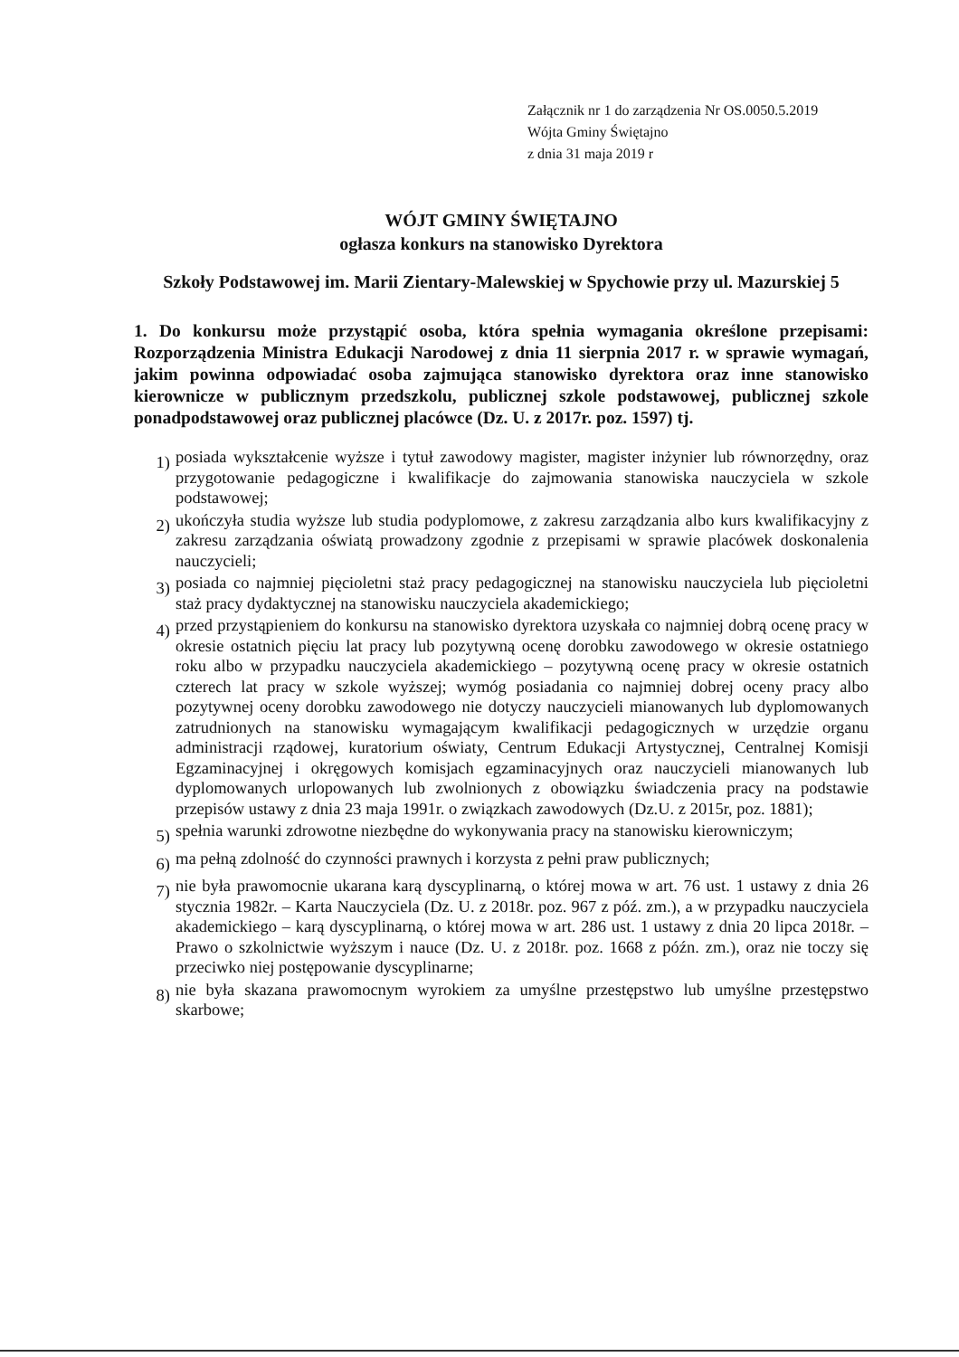Załącznik nr 1 do zarządzenia Nr OS.0050.5.2019
Wójta Gminy Świętajno
z dnia 31 maja 2019 r
WÓJT GMINY ŚWIĘTAJNO
ogłasza konkurs na stanowisko Dyrektora
Szkoły Podstawowej im. Marii Zientary-Malewskiej w Spychowie przy ul. Mazurskiej 5
1. Do konkursu może przystąpić osoba, która spełnia wymagania określone przepisami: Rozporządzenia Ministra Edukacji Narodowej z dnia 11 sierpnia 2017 r. w sprawie wymagań, jakim powinna odpowiadać osoba zajmująca stanowisko dyrektora oraz inne stanowisko kierownicze w publicznym przedszkolu, publicznej szkole podstawowej, publicznej szkole ponadpodstawowej oraz publicznej placówce (Dz. U. z 2017r. poz. 1597) tj.
1) posiada wykształcenie wyższe i tytuł zawodowy magister, magister inżynier lub równorzędny, oraz przygotowanie pedagogiczne i kwalifikacje do zajmowania stanowiska nauczyciela w szkole podstawowej;
2) ukończyła studia wyższe lub studia podyplomowe, z zakresu zarządzania albo kurs kwalifikacyjny z zakresu zarządzania oświatą prowadzony zgodnie z przepisami w sprawie placówek doskonalenia nauczycieli;
3) posiada co najmniej pięcioletni staż pracy pedagogicznej na stanowisku nauczyciela lub pięcioletni staż pracy dydaktycznej na stanowisku nauczyciela akademickiego;
4) przed przystąpieniem do konkursu na stanowisko dyrektora uzyskała co najmniej dobrą ocenę pracy w okresie ostatnich pięciu lat pracy lub pozytywną ocenę dorobku zawodowego w okresie ostatniego roku albo w przypadku nauczyciela akademickiego – pozytywną ocenę pracy w okresie ostatnich czterech lat pracy w szkole wyższej; wymóg posiadania co najmniej dobrej oceny pracy albo pozytywnej oceny dorobku zawodowego nie dotyczy nauczycieli mianowanych lub dyplomowanych zatrudnionych na stanowisku wymagającym kwalifikacji pedagogicznych w urzędzie organu administracji rządowej, kuratorium oświaty, Centrum Edukacji Artystycznej, Centralnej Komisji Egzaminacyjnej i okręgowych komisjach egzaminacyjnych oraz nauczycieli mianowanych lub dyplomowanych urlopowanych lub zwolnionych z obowiązku świadczenia pracy na podstawie przepisów ustawy z dnia 23 maja 1991r. o związkach zawodowych (Dz.U. z 2015r, poz. 1881);
5) spełnia warunki zdrowotne niezbędne do wykonywania pracy na stanowisku kierowniczym;
6) ma pełną zdolność do czynności prawnych i korzysta z pełni praw publicznych;
7) nie była prawomocnie ukarana karą dyscyplinarną, o której mowa w art. 76 ust. 1 ustawy z dnia 26 stycznia 1982r. – Karta Nauczyciela (Dz. U. z 2018r. poz. 967 z póź. zm.), a w przypadku nauczyciela akademickiego – karą dyscyplinarną, o której mowa w art. 286 ust. 1 ustawy z dnia 20 lipca 2018r. – Prawo o szkolnictwie wyższym i nauce (Dz. U. z 2018r. poz. 1668 z późn. zm.), oraz nie toczy się przeciwko niej postępowanie dyscyplinarne;
8) nie była skazana prawomocnym wyrokiem za umyślne przestępstwo lub umyślne przestępstwo skarbowe;